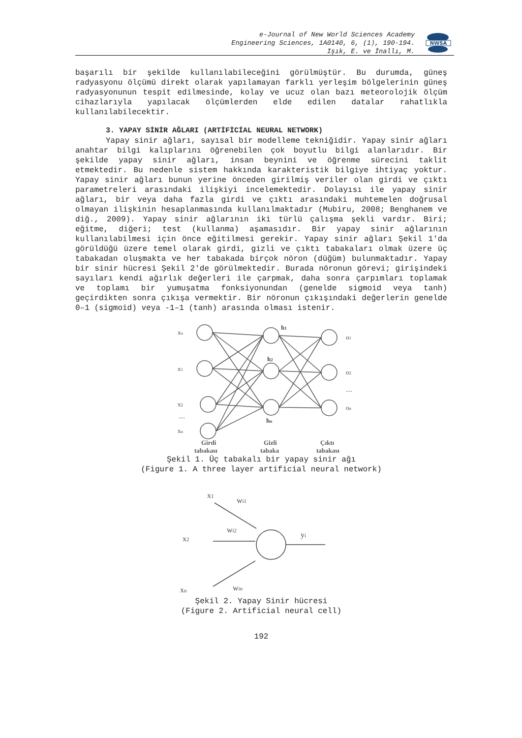e-Journal of New World Sciences Academy
Engineering Sciences, 1A0140, 6, (1), 190-194.
Işık, E. ve İnallı, M.
NWSA
başarılı bir şekilde kullanılabileceğini görülmüştür. Bu durumda, güneş radyasyonu ölçümü direkt olarak yapılamayan farklı yerleşim bölgelerinin güneş radyasyonunun tespit edilmesinde, kolay ve ucuz olan bazı meteorolojik ölçüm cihazlarıyla yapılacak ölçümlerden elde edilen datalar rahatlıkla kullanılabilecektir.
3. YAPAY SİNİR AĞLARI (ARTİFİCİAL NEURAL NETWORK)
Yapay sinir ağları, sayısal bir modelleme tekniğidir. Yapay sinir ağları anahtar bilgi kalıplarını öğrenebilen çok boyutlu bilgi alanlarıdır. Bir şekilde yapay sinir ağları, insan beynini ve öğrenme sürecini taklit etmektedir. Bu nedenle sistem hakkında karakteristik bilgiye ihtiyaç yoktur. Yapay sinir ağları bunun yerine önceden girilmiş veriler olan girdi ve çıktı parametreleri arasındaki ilişkiyi incelemektedir. Dolayısı ile yapay sinir ağları, bir veya daha fazla girdi ve çıktı arasındaki muhtemelen doğrusal olmayan ilişkinin hesaplanmasında kullanılmaktadır (Mubiru, 2008; Benghanem ve diğ., 2009). Yapay sinir ağlarının iki türlü çalışma şekli vardır. Biri; eğitme, diğeri; test (kullanma) aşamasıdır. Bir yapay sinir ağlarının kullanılabilmesi için önce eğitilmesi gerekir. Yapay sinir ağları Şekil 1'da görüldüğü üzere temel olarak girdi, gizli ve çıktı tabakaları olmak üzere üç tabakadan oluşmakta ve her tabakada birçok nöron (düğüm) bulunmaktadır. Yapay bir sinir hücresi Şekil 2'de görülmektedir. Burada nöronun görevi; girişindeki sayıları kendi ağırlık değerleri ile çarpmak, daha sonra çarpımları toplamak ve toplamı bir yumuşatma fonksiyonundan (genelde sigmoid veya tanh) geçirdikten sonra çıkışa vermektir. Bir nöronun çıkışındaki değerlerin genelde 0–1 (sigmoid) veya -1–1 (tanh) arasında olması istenir.
xo
x1
x2
....
xn
h1
h2
hn
o1
o2
....
on
Girdi
Gizli
Çıktı
tabakası
tabaka
tabakası
Şekil 1. Üç tabakalı bir yapay sinir ağı
(Figure 1. A three layer artificial neural network)
x1
wi1
x2
wi2
yi
xn
win
Şekil 2. Yapay Sinir hücresi
(Figure 2. Artificial neural cell)
192